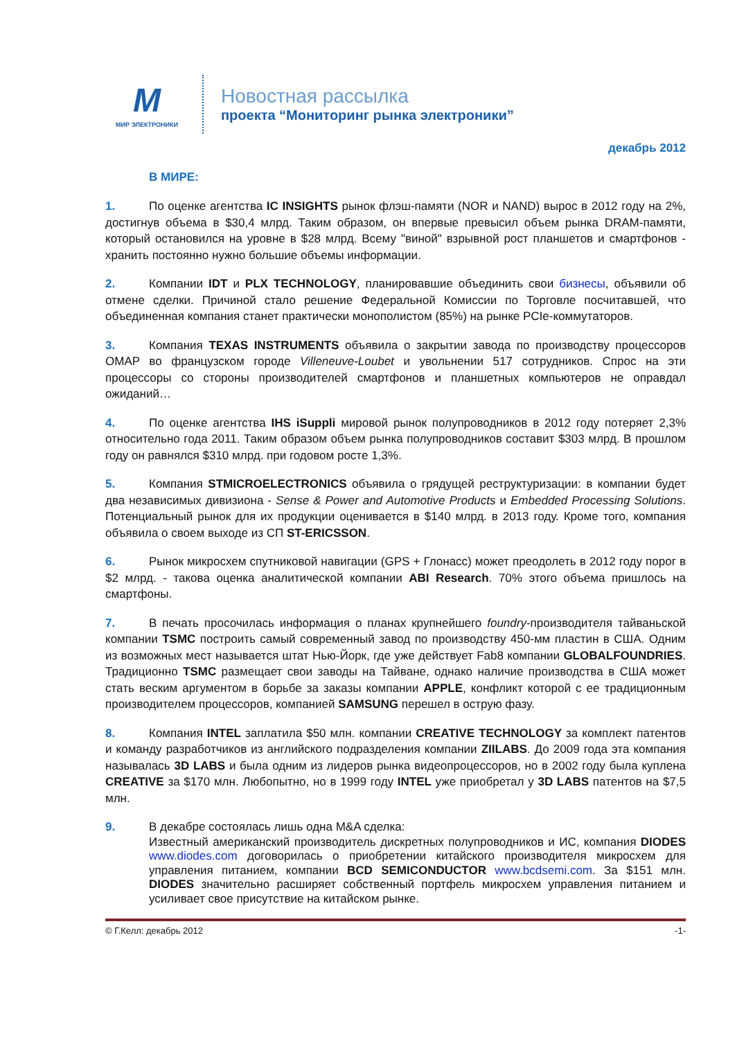M
МИР ЭЛЕКТРОНИКИ
Новостная рассылка
проекта “Мониторинг рынка электроники”
декабрь 2012
В МИРЕ:
1. По оценке агентства IC INSIGHTS рынок флэш-памяти (NOR и NAND) вырос в 2012 году на 2%, достигнув объема в $30,4 млрд. Таким образом, он впервые превысил объем рынка DRAM-памяти, который остановился на уровне в $28 млрд. Всему "виной" взрывной рост планшетов и смартфонов - хранить постоянно нужно большие объемы информации.
2. Компании IDT и PLX TECHNOLOGY, планировавшие объединить свои бизнесы, объявили об отмене сделки. Причиной стало решение Федеральной Комиссии по Торговле посчитавшей, что объединенная компания станет практически монополистом (85%) на рынке PCIe-коммутаторов.
3. Компания TEXAS INSTRUMENTS объявила о закрытии завода по производству процессоров OMAP во французском городе Villeneuve-Loubet и увольнении 517 сотрудников. Спрос на эти процессоры со стороны производителей смартфонов и планшетных компьютеров не оправдал ожиданий…
4. По оценке агентства IHS iSuppli мировой рынок полупроводников в 2012 году потеряет 2,3% относительно года 2011. Таким образом объем рынка полупроводников составит $303 млрд. В прошлом году он равнялся $310 млрд. при годовом росте 1,3%.
5. Компания STMICROELECTRONICS объявила о грядущей реструктуризации: в компании будет два независимых дивизиона - Sense & Power and Automotive Products и Embedded Processing Solutions. Потенциальный рынок для их продукции оценивается в $140 млрд. в 2013 году. Кроме того, компания объявила о своем выходе из СП ST-ERICSSON.
6. Рынок микросхем спутниковой навигации (GPS + Глонасс) может преодолеть в 2012 году порог в $2 млрд. - такова оценка аналитической компании ABI Research. 70% этого объема пришлось на смартфоны.
7. В печать просочилась информация о планах крупнейшего foundry-производителя тайваньской компании TSMC построить самый современный завод по производству 450-мм пластин в США. Одним из возможных мест называется штат Нью-Йорк, где уже действует Fab8 компании GLOBALFOUNDRIES. Традиционно TSMC размещает свои заводы на Тайване, однако наличие производства в США может стать веским аргументом в борьбе за заказы компании APPLE, конфликт которой с ее традиционным производителем процессоров, компанией SAMSUNG перешел в острую фазу.
8. Компания INTEL заплатила $50 млн. компании CREATIVE TECHNOLOGY за комплект патентов и команду разработчиков из английского подразделения компании ZIILABS. До 2009 года эта компания называлась 3D LABS и была одним из лидеров рынка видеопроцессоров, но в 2002 году была куплена CREATIVE за $170 млн. Любопытно, но в 1999 году INTEL уже приобретал у 3D LABS патентов на $7,5 млн.
9. В декабре состоялась лишь одна M&A сделка:
Известный американский производитель дискретных полупроводников и ИС, компания DIODES www.diodes.com договорилась о приобретении китайского производителя микросхем для управления питанием, компании BCD SEMICONDUCTOR www.bcdsemi.com. За $151 млн. DIODES значительно расширяет собственный портфель микросхем управления питанием и усиливает свое присутствие на китайском рынке.
© Г.Келл: декабрь 2012 -1-